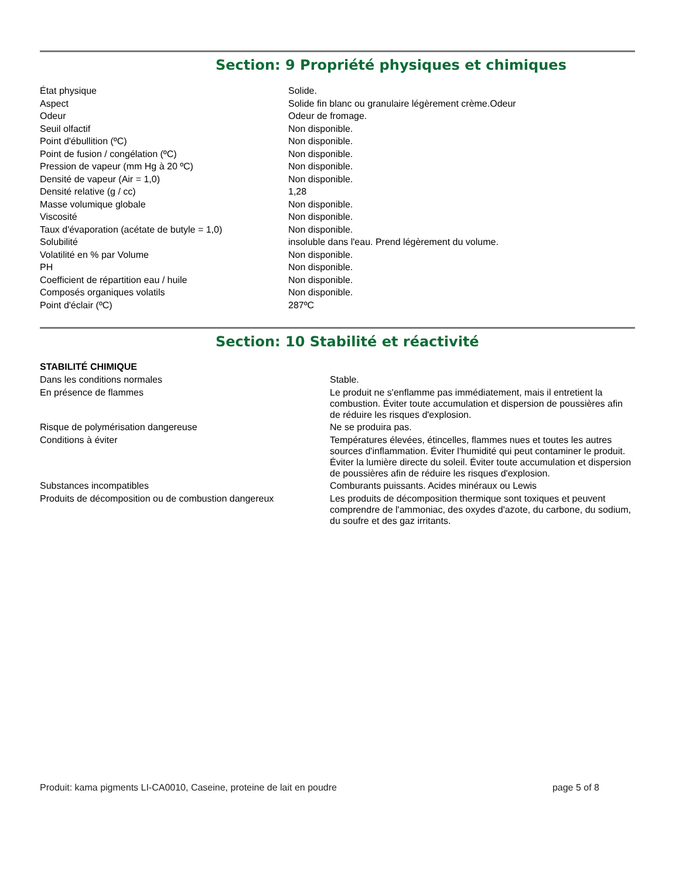Section: 9 Propriété physiques et chimiques
| État physique | Solide. |
| Aspect | Solide fin blanc ou granulaire légèrement crème.Odeur |
| Odeur | Odeur de fromage. |
| Seuil olfactif | Non disponible. |
| Point d'ébullition (ºC) | Non disponible. |
| Point de fusion / congélation (ºC) | Non disponible. |
| Pression de vapeur (mm Hg à 20 ºC) | Non disponible. |
| Densité de vapeur (Air = 1,0) | Non disponible. |
| Densité relative (g / cc) | 1,28 |
| Masse volumique globale | Non disponible. |
| Viscosité | Non disponible. |
| Taux d'évaporation (acétate de butyle = 1,0) | Non disponible. |
| Solubilité | insoluble dans l'eau. Prend légèrement du volume. |
| Volatilité en % par Volume | Non disponible. |
| PH | Non disponible. |
| Coefficient de répartition eau / huile | Non disponible. |
| Composés organiques volatils | Non disponible. |
| Point d'éclair (ºC) | 287ºC |
Section: 10 Stabilité et réactivité
STABILITÉ CHIMIQUE
| Dans les conditions normales | Stable. |
| En présence de flammes | Le produit ne s'enflamme pas immédiatement, mais il entretient la combustion. Éviter toute accumulation et dispersion de poussières afin de réduire les risques d'explosion. |
| Risque de polymérisation dangereuse | Ne se produira pas. |
| Conditions à éviter | Températures élevées, étincelles, flammes nues et toutes les autres sources d'inflammation. Éviter l'humidité qui peut contaminer le produit. Éviter la lumière directe du soleil. Éviter toute accumulation et dispersion de poussières afin de réduire les risques d'explosion. |
| Substances incompatibles | Comburants puissants. Acides minéraux ou Lewis |
| Produits de décomposition ou de combustion dangereux | Les produits de décomposition thermique sont toxiques et peuvent comprendre de l'ammoniac, des oxydes d'azote, du carbone, du sodium, du soufre et des gaz irritants. |
Produit: kama pigments LI-CA0010, Caseine, proteine de lait en poudre page 5 of 8